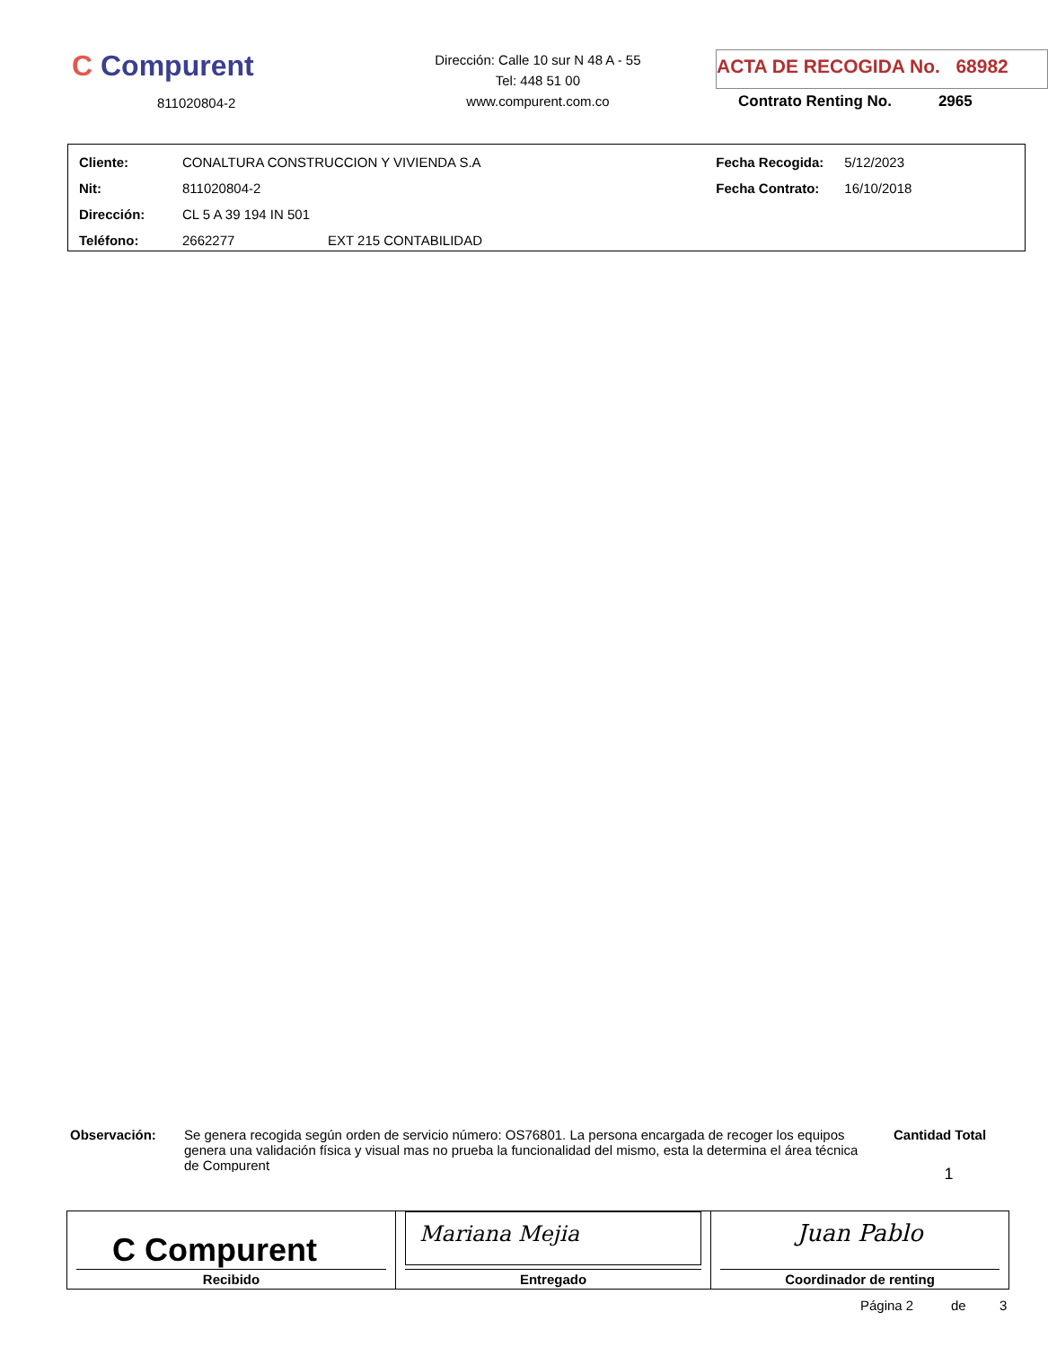C Compurent
811020804-2
Dirección: Calle 10 sur N 48 A - 55
Tel: 448 51 00
www.compurent.com.co
ACTA DE RECOGIDA No. 68982
Contrato Renting No. 2965
| Cliente: | CONALTURA CONSTRUCCION Y VIVIENDA S.A | | Fecha Recogida: | 5/12/2023 |
| Nit: | 811020804-2 | | Fecha Contrato: | 16/10/2018 |
| Dirección: | CL 5 A 39 194 IN 501 | | | |
| Teléfono: | 2662277 | EXT 215 CONTABILIDAD | | |
Observación:
Se genera recogida según orden de servicio número: OS76801. La persona encargada de recoger los equipos genera una validación física y visual mas no prueba la funcionalidad del mismo, esta la determina el área técnica de Compurent
Cantidad Total
1
| C Compurent Recibido | Mariana Mejia Entregado | Juan Pablo Coordinador de renting |
Página 2 de 3